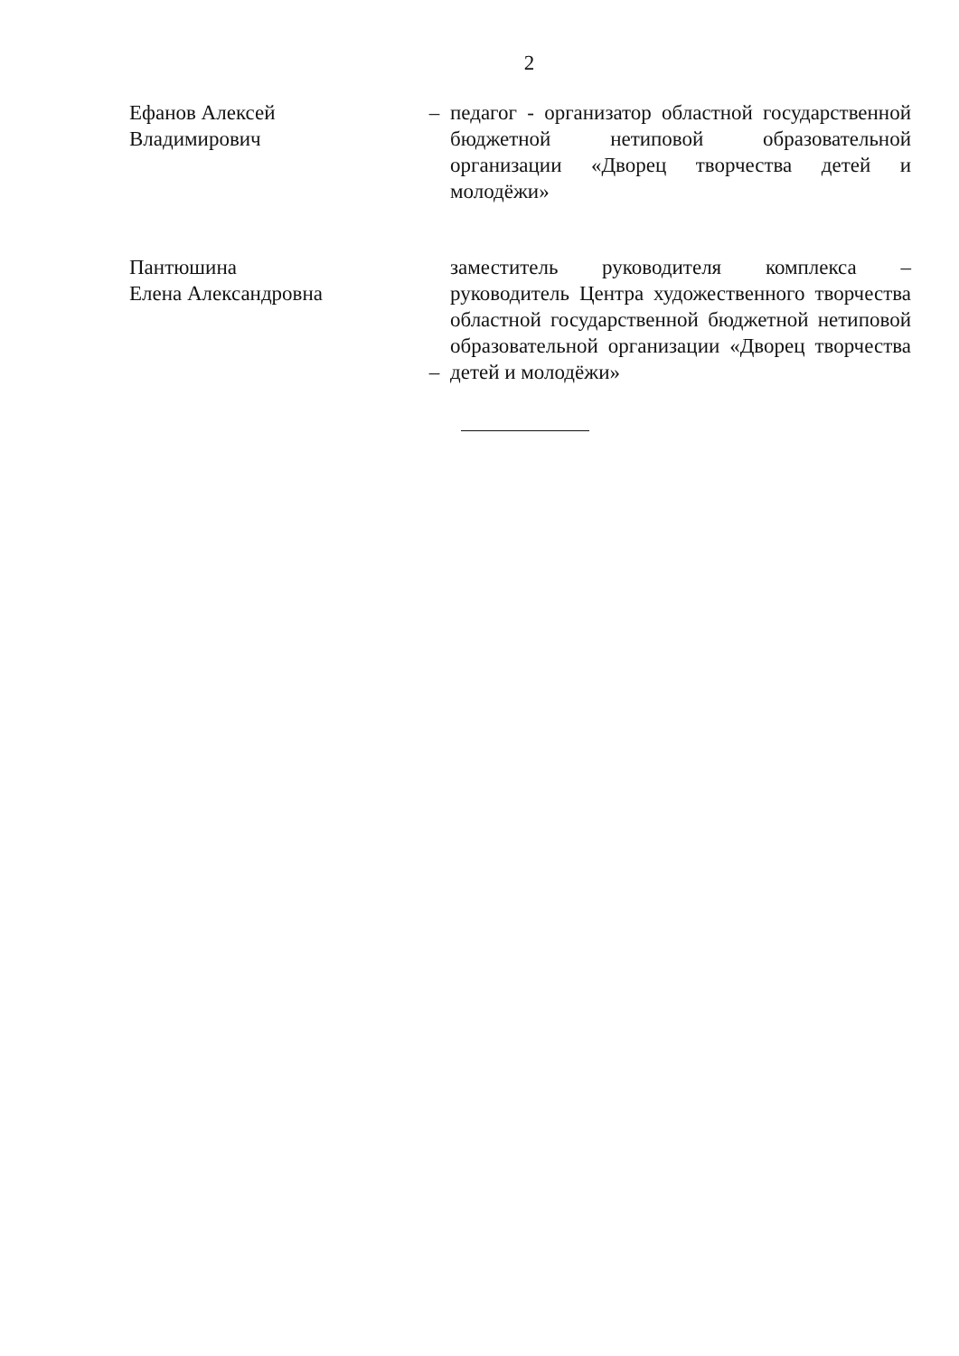2
Ефанов Алексей
Владимирович
– педагог - организатор областной государственной бюджетной нетиповой образовательной организации «Дворец творчества детей и молодёжи»
Пантюшина
Елена Александровна
–
заместитель руководителя комплекса – руководитель Центра художественного творчества областной государственной бюджетной нетиповой образовательной организации «Дворец творчества детей и молодёжи»